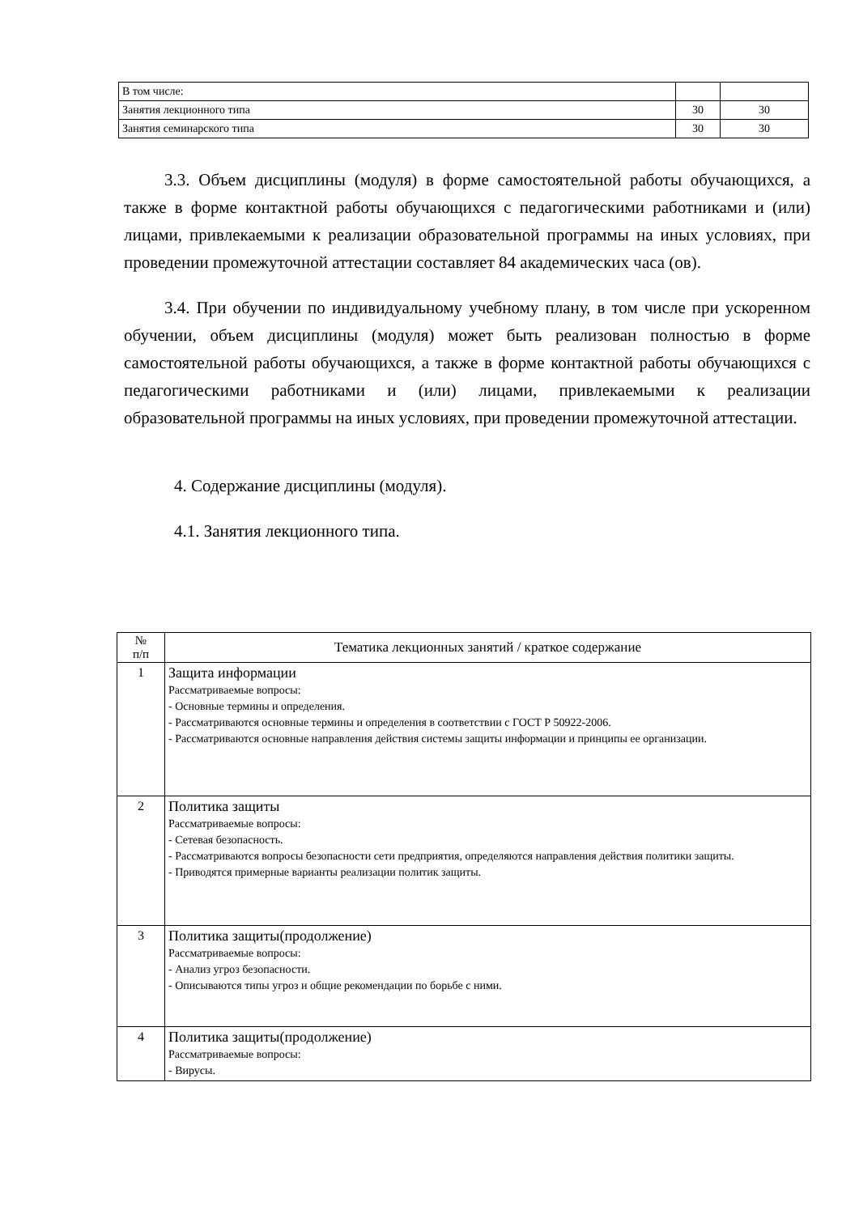| В том числе: | | |
| Занятия лекционного типа | 30 | 30 |
| Занятия семинарского типа | 30 | 30 |
3.3. Объем дисциплины (модуля) в форме самостоятельной работы обучающихся, а также в форме контактной работы обучающихся с педагогическими работниками и (или) лицами, привлекаемыми к реализации образовательной программы на иных условиях, при проведении промежуточной аттестации составляет 84 академических часа (ов).
3.4. При обучении по индивидуальному учебному плану, в том числе при ускоренном обучении, объем дисциплины (модуля) может быть реализован полностью в форме самостоятельной работы обучающихся, а также в форме контактной работы обучающихся с педагогическими работниками и (или) лицами, привлекаемыми к реализации образовательной программы на иных условиях, при проведении промежуточной аттестации.
4. Содержание дисциплины (модуля).
4.1. Занятия лекционного типа.
| № п/п | Тематика лекционных занятий / краткое содержание |
| --- | --- |
| 1 | Защита информации Рассматриваемые вопросы: - Основные термины и определения. - Рассматриваются основные термины и определения в соответствии с ГОСТ Р 50922-2006. - Рассматриваются основные направления действия системы защиты информации и принципы ее организации. |
| 2 | Политика защиты Рассматриваемые вопросы: - Сетевая безопасность. - Рассматриваются вопросы безопасности сети предприятия, определяются направления действия политики защиты. - Приводятся примерные варианты реализации политик защиты. |
| 3 | Политика защиты(продолжение) Рассматриваемые вопросы: - Анализ угроз безопасности. - Описываются типы угроз и общие рекомендации по борьбе с ними. |
| 4 | Политика защиты(продолжение) Рассматриваемые вопросы: - Вирусы. |